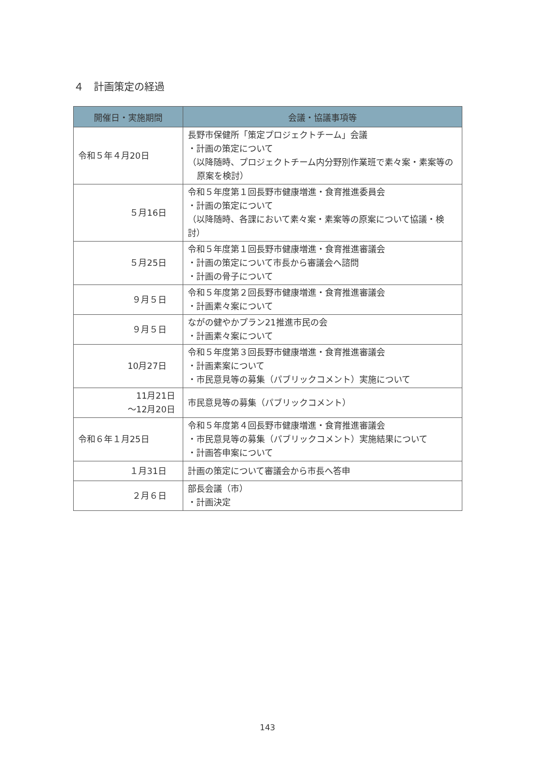４　計画策定の経過
| 開催日・実施期間 | 会議・協議事項等 |
| --- | --- |
| 令和５年４月20日 | 長野市保健所「策定プロジェクトチーム」会議 ・計画の策定について （以降随時、プロジェクトチーム内分野別作業班で素々案・素案等の 原案を検討） |
| ５月16日 | 令和５年度第１回長野市健康増進・食育推進委員会 ・計画の策定について （以降随時、各課において素々案・素案等の原案について協議・検討） |
| ５月25日 | 令和５年度第１回長野市健康増進・食育推進審議会 ・計画の策定について市長から審議会へ諮問 ・計画の骨子について |
| ９月５日 | 令和５年度第２回長野市健康増進・食育推進審議会 ・計画素々案について |
| ９月５日 | ながの健やかプラン21推進市民の会 ・計画素々案について |
| 10月27日 | 令和５年度第３回長野市健康増進・食育推進審議会 ・計画素案について ・市民意見等の募集（パブリックコメント）実施について |
| 11月21日 ～12月20日 | 市民意見等の募集（パブリックコメント） |
| 令和６年１月25日 | 令和５年度第４回長野市健康増進・食育推進審議会 ・市民意見等の募集（パブリックコメント）実施結果について ・計画答申案について |
| １月31日 | 計画の策定について審議会から市長へ答申 |
| ２月６日 | 部長会議（市） ・計画決定 |
143